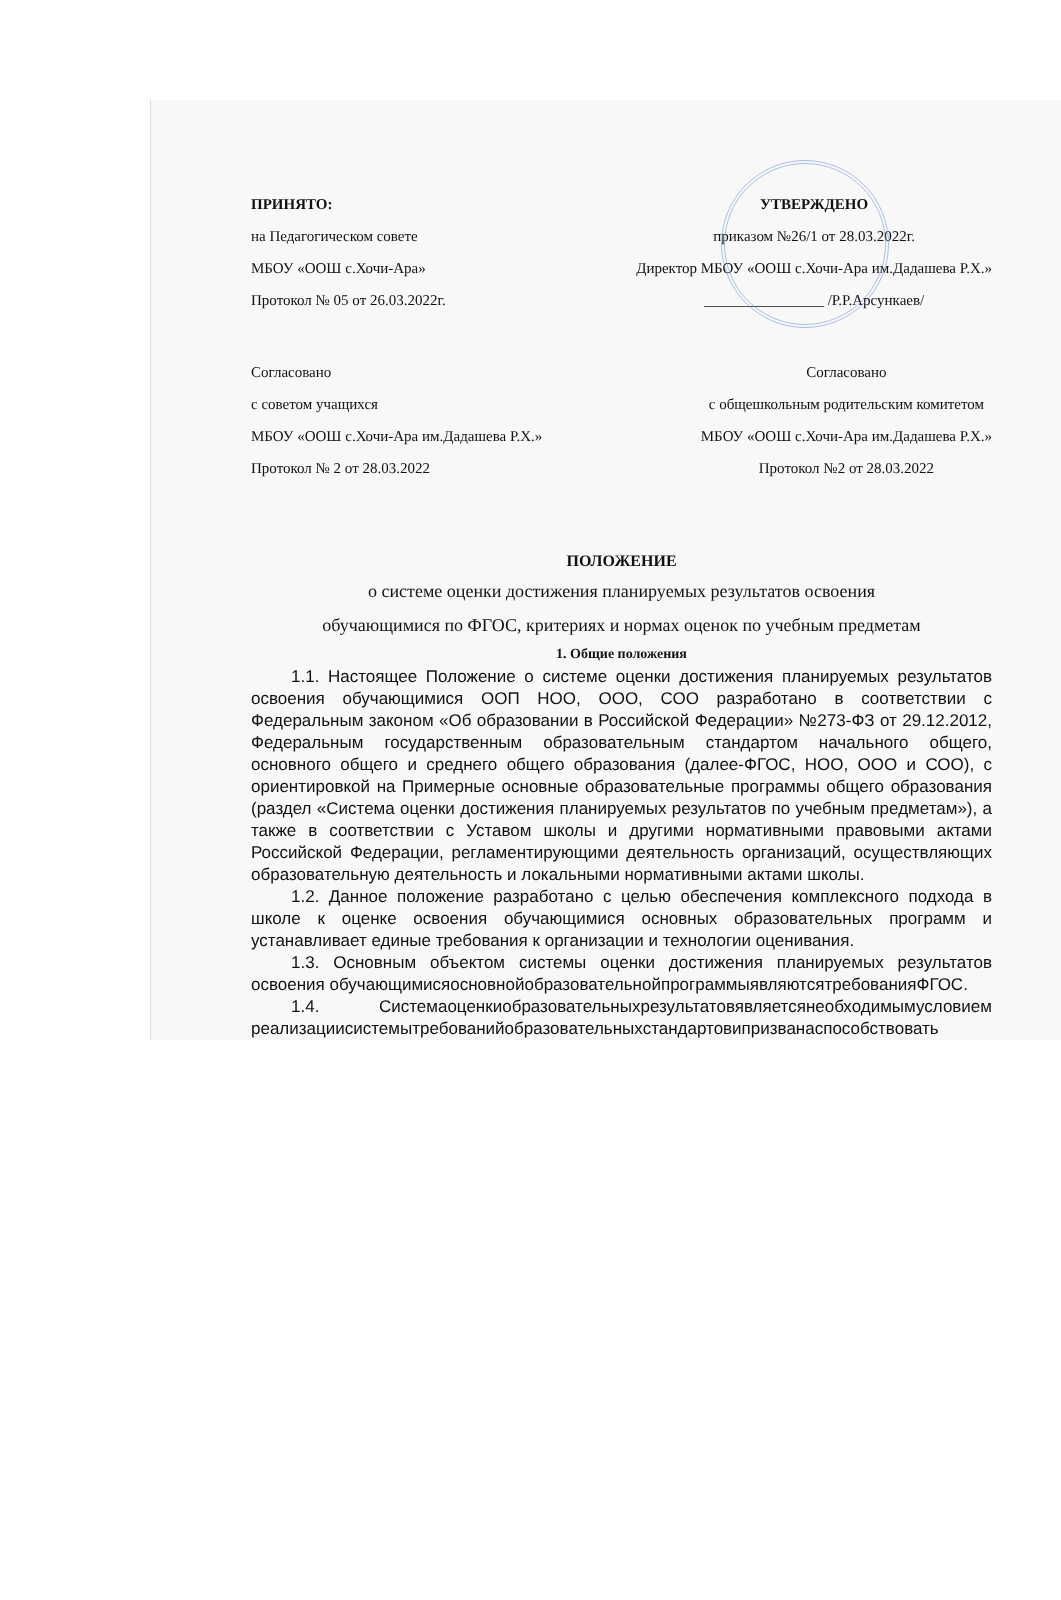ПРИНЯТО:
на Педагогическом совете
МБОУ «ООШ с.Хочи-Ара»
Протокол № 05 от 26.03.2022г.
УТВЕРЖДЕНО
приказом №26/1 от 28.03.2022г.
Директор МБОУ «ООШ с.Хочи-Ара им.Дадашева Р.Х.»
________________ /Р.Р.Арсункаев/
Согласовано
с советом учащихся
МБОУ «ООШ с.Хочи-Ара им.Дадашева Р.Х.»
Протокол № 2 от 28.03.2022
Согласовано
с общешкольным родительским комитетом
МБОУ «ООШ с.Хочи-Ара им.Дадашева Р.Х.»
Протокол №2 от 28.03.2022
ПОЛОЖЕНИЕ
о системе оценки достижения планируемых результатов освоения
обучающимися по ФГОС, критериях и нормах оценок по учебным предметам
1. Общие положения
1.1. Настоящее Положение о системе оценки достижения планируемых результатов освоения обучающимися ООП НОО, ООО, СОО разработано в соответствии с Федеральным законом «Об образовании в Российской Федерации» №273-ФЗ от 29.12.2012, Федеральным государственным образовательным стандартом начального общего, основного общего и среднего общего образования (далее-ФГОС, НОО, ООО и СОО), с ориентировкой на Примерные основные образовательные программы общего образования (раздел «Система оценки достижения планируемых результатов по учебным предметам»), а также в соответствии с Уставом школы и другими нормативными правовыми актами Российской Федерации, регламентирующими деятельность организаций, осуществляющих образовательную деятельность и локальными нормативными актами школы.
1.2. Данное положение разработано с целью обеспечения комплексного подхода в школе к оценке освоения обучающимися основных образовательных программ и устанавливает единые требования к организации и технологии оценивания.
1.3. Основным объектом системы оценки достижения планируемых результатов освоения обучающимисяосновнойобразовательнойпрограммыявляютсятребованияФГОС.
1.4. Системаоценкиобразовательныхрезультатовявляетсянеобходимымусловием реализациисистемытребованийобразовательныхстандартовипризванаспособствовать